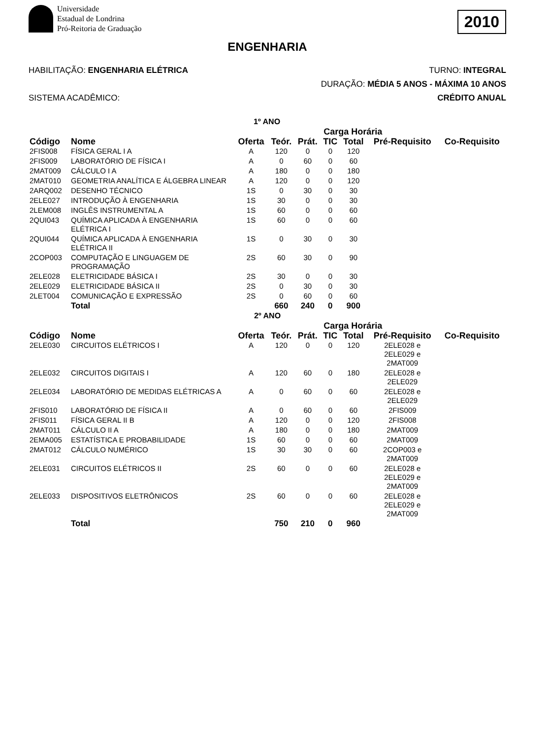Universidade
Estadual de Londrina
Pró-Reitoria de Graduação
2010
ENGENHARIA
HABILITAÇÃO: ENGENHARIA ELÉTRICA TURNO: INTEGRAL
DURAÇÃO: MÉDIA 5 ANOS - MÁXIMA 10 ANOS
SISTEMA ACADÊMICO: CRÉDITO ANUAL
| 1º ANO | | | | | | | | |
| | | | Carga Horária | | | | | |
| Código | Nome | Oferta | Teór. | Prát. | TIC | Total | Pré-Requisito | Co-Requisito |
| 2FIS008 | FÍSICA GERAL I A | A | 120 | 0 | 0 | 120 | | |
| 2FIS009 | LABORATÓRIO DE FÍSICA I | A | 0 | 60 | 0 | 60 | | |
| 2MAT009 | CÁLCULO I A | A | 180 | 0 | 0 | 180 | | |
| 2MAT010 | GEOMETRIA ANALÍTICA E ÁLGEBRA LINEAR | A | 120 | 0 | 0 | 120 | | |
| 2ARQ002 | DESENHO TÉCNICO | 1S | 0 | 30 | 0 | 30 | | |
| 2ELE027 | INTRODUÇÃO À ENGENHARIA | 1S | 30 | 0 | 0 | 30 | | |
| 2LEM008 | INGLÊS INSTRUMENTAL A | 1S | 60 | 0 | 0 | 60 | | |
| 2QUI043 | QUÍMICA APLICADA À ENGENHARIA ELÉTRICA I | 1S | 60 | 0 | 0 | 60 | | |
| 2QUI044 | QUÍMICA APLICADA À ENGENHARIA ELÉTRICA II | 1S | 0 | 30 | 0 | 30 | | |
| 2COP003 | COMPUTAÇÃO E LINGUAGEM DE PROGRAMAÇÃO | 2S | 60 | 30 | 0 | 90 | | |
| 2ELE028 | ELETRICIDADE BÁSICA I | 2S | 30 | 0 | 0 | 30 | | |
| 2ELE029 | ELETRICIDADE BÁSICA II | 2S | 0 | 30 | 0 | 30 | | |
| 2LET004 | COMUNICAÇÃO E EXPRESSÃO | 2S | 0 | 60 | 0 | 60 | | |
| | Total | | 660 | 240 | 0 | 900 | | |
| 2º ANO | | | | | | | | |
| | | | Carga Horária | | | | | |
| Código | Nome | Oferta | Teór. | Prát. | TIC | Total | Pré-Requisito | Co-Requisito |
| 2ELE030 | CIRCUITOS ELÉTRICOS I | A | 120 | 0 | 0 | 120 | 2ELE028 e 2ELE029 e 2MAT009 | |
| 2ELE032 | CIRCUITOS DIGITAIS I | A | 120 | 60 | 0 | 180 | 2ELE028 e 2ELE029 | |
| 2ELE034 | LABORATÓRIO DE MEDIDAS ELÉTRICAS A | A | 0 | 60 | 0 | 60 | 2ELE028 e 2ELE029 | |
| 2FIS010 | LABORATÓRIO DE FÍSICA II | A | 0 | 60 | 0 | 60 | 2FIS009 | |
| 2FIS011 | FÍSICA GERAL II B | A | 120 | 0 | 0 | 120 | 2FIS008 | |
| 2MAT011 | CÁLCULO II A | A | 180 | 0 | 0 | 180 | 2MAT009 | |
| 2EMA005 | ESTATÍSTICA E PROBABILIDADE | 1S | 60 | 0 | 0 | 60 | 2MAT009 | |
| 2MAT012 | CÁLCULO NUMÉRICO | 1S | 30 | 30 | 0 | 60 | 2COP003 e 2MAT009 | |
| 2ELE031 | CIRCUITOS ELÉTRICOS II | 2S | 60 | 0 | 0 | 60 | 2ELE028 e 2ELE029 e 2MAT009 | |
| 2ELE033 | DISPOSITIVOS ELETRÔNICOS | 2S | 60 | 0 | 0 | 60 | 2ELE028 e 2ELE029 e 2MAT009 | |
| | Total | | 750 | 210 | 0 | 960 | | |